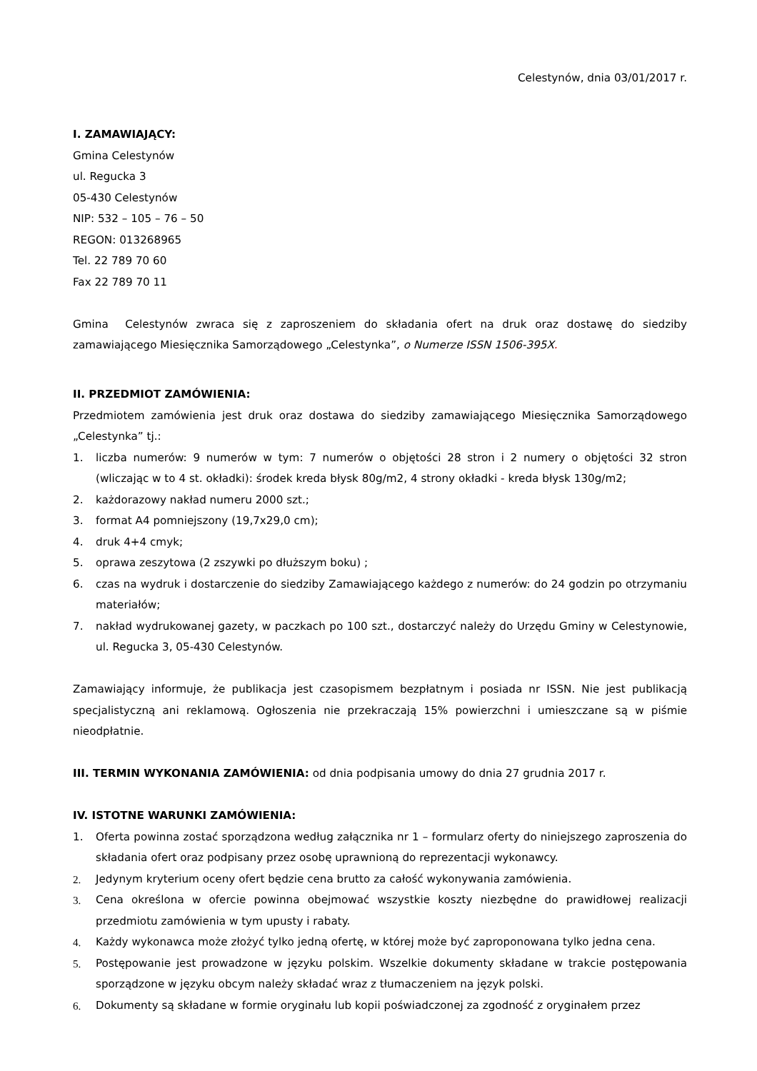Celestynów, dnia 03/01/2017 r.
I. ZAMAWIAJĄCY:
Gmina Celestynów
ul. Regucka 3
05-430 Celestynów
NIP: 532 – 105 – 76 – 50
REGON: 013268965
Tel. 22 789 70 60
Fax 22 789 70 11
Gmina Celestynów zwraca się z zaproszeniem do składania ofert na druk oraz dostawę do siedziby zamawiającego Miesięcznika Samorządowego „Celestynka”, o Numerze ISSN 1506-395X.
II. PRZEDMIOT ZAMÓWIENIA:
Przedmiotem zamówienia jest druk oraz dostawa do siedziby zamawiającego Miesięcznika Samorządowego „Celestynka” tj.:
1. liczba numerów: 9 numerów w tym: 7 numerów o objętości 28 stron i 2 numery o objętości 32 stron (wliczając w to 4 st. okładki): środek kreda błysk 80g/m2, 4 strony okładki - kreda błysk 130g/m2;
2. każdorazowy nakład numeru 2000 szt.;
3. format A4 pomniejszony (19,7x29,0 cm);
4. druk 4+4 cmyk;
5. oprawa zeszytowa (2 zszywki po dłuższym boku) ;
6. czas na wydruk i dostarczenie do siedziby Zamawiającego każdego z numerów: do 24 godzin po otrzymaniu materiałów;
7. nakład wydrukowanej gazety, w paczkach po 100 szt., dostarczyć należy do Urzędu Gminy w Celestynowie, ul. Regucka 3, 05-430 Celestynów.
Zamawiający informuje, że publikacja jest czasopismem bezpłatnym i posiada nr ISSN. Nie jest publikacją specjalistyczną ani reklamową. Ogłoszenia nie przekraczają 15% powierzchni i umieszczane są w piśmie nieodpłatnie.
III. TERMIN WYKONANIA ZAMÓWIENIA: od dnia podpisania umowy do dnia 27 grudnia 2017 r.
IV. ISTOTNE WARUNKI ZAMÓWIENIA:
1. Oferta powinna zostać sporządzona według załącznika nr 1 – formularz oferty do niniejszego zaproszenia do składania ofert oraz podpisany przez osobę uprawnioną do reprezentacji wykonawcy.
2. Jedynym kryterium oceny ofert będzie cena brutto za całość wykonywania zamówienia.
3. Cena określona w ofercie powinna obejmować wszystkie koszty niezbędne do prawidłowej realizacji przedmiotu zamówienia w tym upusty i rabaty.
4. Każdy wykonawca może złożyć tylko jedną ofertę, w której może być zaproponowana tylko jedna cena.
5. Postępowanie jest prowadzone w języku polskim. Wszelkie dokumenty składane w trakcie postępowania sporządzone w języku obcym należy składać wraz z tłumaczeniem na język polski.
6. Dokumenty są składane w formie oryginału lub kopii poświadczonej za zgodność z oryginałem przez